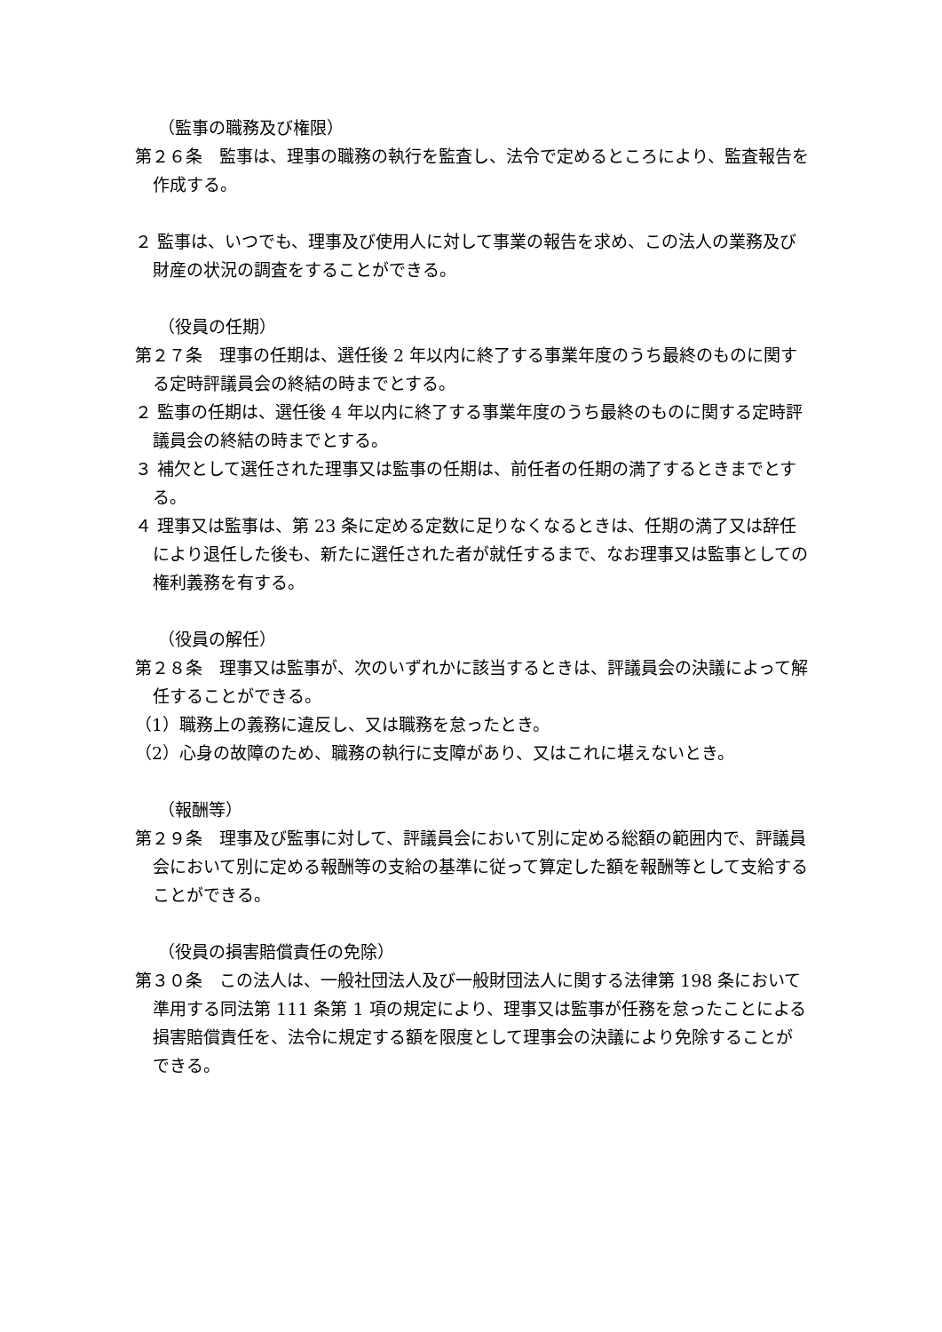（監事の職務及び権限）
第２６条　監事は、理事の職務の執行を監査し、法令で定めるところにより、監査報告を作成する。
２ 監事は、いつでも、理事及び使用人に対して事業の報告を求め、この法人の業務及び財産の状況の調査をすることができる。
（役員の任期）
第２７条　理事の任期は、選任後 2 年以内に終了する事業年度のうち最終のものに関する定時評議員会の終結の時までとする。
２ 監事の任期は、選任後 4 年以内に終了する事業年度のうち最終のものに関する定時評議員会の終結の時までとする。
３ 補欠として選任された理事又は監事の任期は、前任者の任期の満了するときまでとする。
４ 理事又は監事は、第 23 条に定める定数に足りなくなるときは、任期の満了又は辞任により退任した後も、新たに選任された者が就任するまで、なお理事又は監事としての権利義務を有する。
（役員の解任）
第２８条　理事又は監事が、次のいずれかに該当するときは、評議員会の決議によって解任することができる。
（1）職務上の義務に違反し、又は職務を怠ったとき。
（2）心身の故障のため、職務の執行に支障があり、又はこれに堪えないとき。
（報酬等）
第２９条　理事及び監事に対して、評議員会において別に定める総額の範囲内で、評議員会において別に定める報酬等の支給の基準に従って算定した額を報酬等として支給することができる。
（役員の損害賠償責任の免除）
第３０条　この法人は、一般社団法人及び一般財団法人に関する法律第 198 条において準用する同法第 111 条第 1 項の規定により、理事又は監事が任務を怠ったことによる損害賠償責任を、法令に規定する額を限度として理事会の決議により免除することができる。